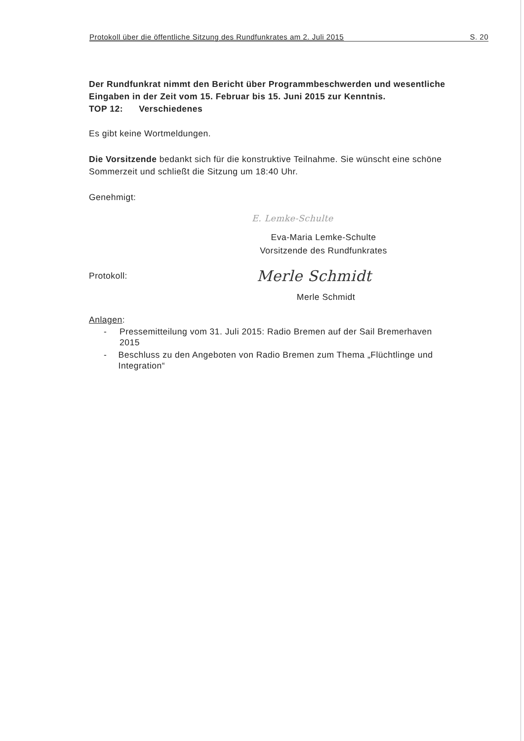Protokoll über die öffentliche Sitzung des Rundfunkrates am 2. Juli 2015 S. 20
Der Rundfunkrat nimmt den Bericht über Programmbeschwerden und wesentliche Eingaben in der Zeit vom 15. Februar bis 15. Juni 2015 zur Kenntnis.
TOP 12: Verschiedenes
Es gibt keine Wortmeldungen.
Die Vorsitzende bedankt sich für die konstruktive Teilnahme. Sie wünscht eine schöne Sommerzeit und schließt die Sitzung um 18:40 Uhr.
Genehmigt:
E. Lemke-Schulte
Eva-Maria Lemke-Schulte
Vorsitzende des Rundfunkrates
Protokoll:
Merle Schmidt
Merle Schmidt
Anlagen:
- Pressemitteilung vom 31. Juli 2015: Radio Bremen auf der Sail Bremerhaven 2015
- Beschluss zu den Angeboten von Radio Bremen zum Thema „Flüchtlinge und Integration“